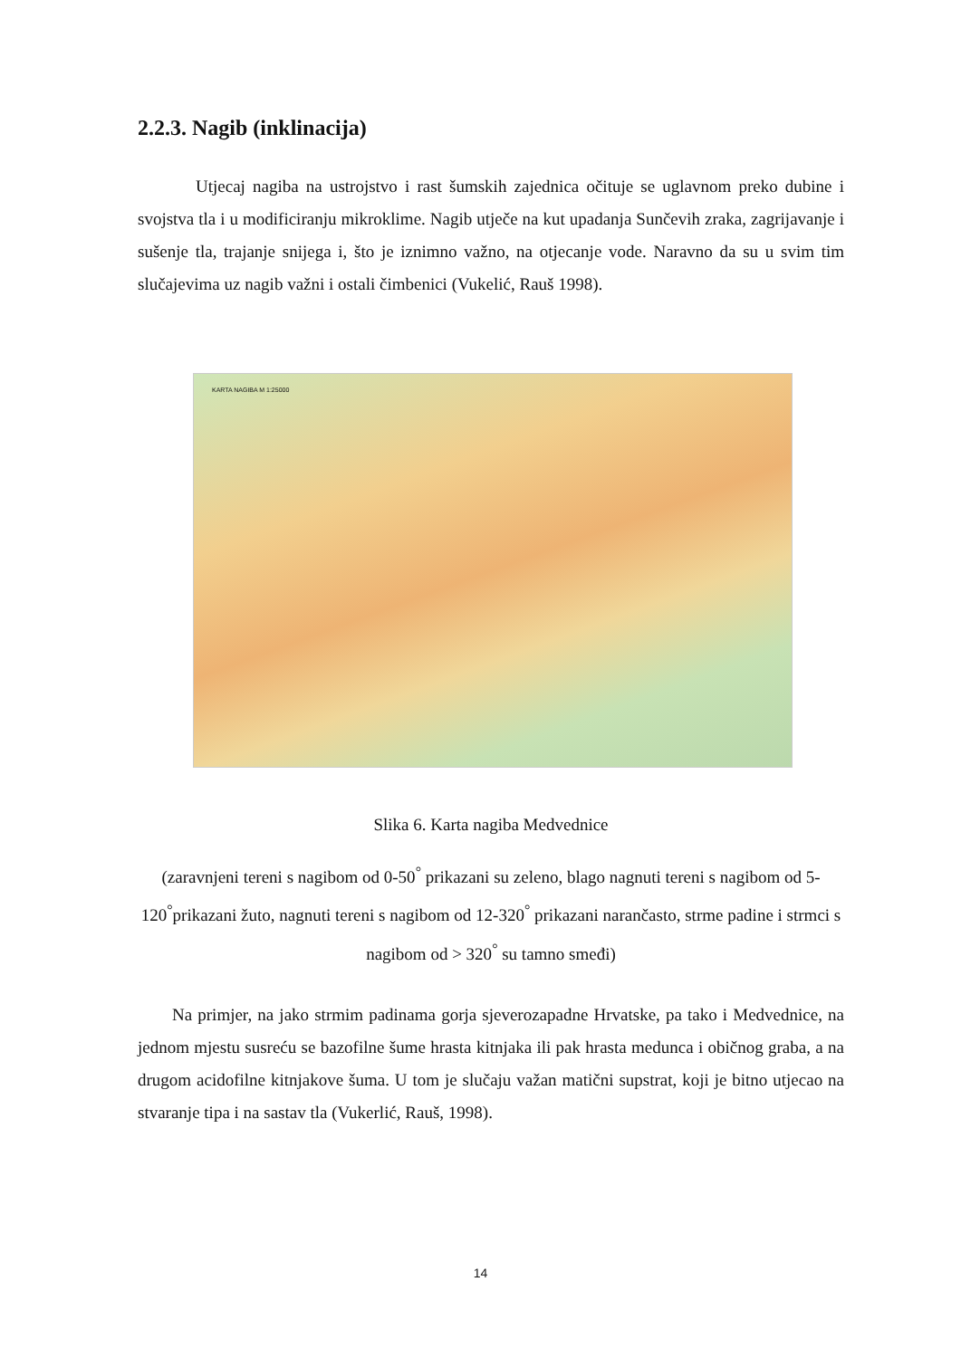2.2.3. Nagib (inklinacija)
Utjecaj nagiba na ustrojstvo i rast šumskih zajednica očituje se uglavnom preko dubine i svojstva tla i u modificiranju mikroklime. Nagib utječe na kut upadanja Sunčevih zraka, zagrijavanje i sušenje tla, trajanje snijega i, što je iznimno važno, na otjecanje vode. Naravno da su u svim tim slučajevima uz nagib važni i ostali čimbenici (Vukelić, Rauš 1998).
KARTA NAGIBA M 1:25000
Slika 6. Karta nagiba Medvednice
(zaravnjeni tereni s nagibom od 0-50<sup>°</sup> prikazani su zeleno, blago nagnuti tereni s nagibom od 5-120<sup>°</sup>prikazani žuto, nagnuti tereni s nagibom od 12-320<sup>°</sup> prikazani narančasto, strme padine i strmci s nagibom od > 320<sup>°</sup> su tamno smeđi)
Na primjer, na jako strmim padinama gorja sjeverozapadne Hrvatske, pa tako i Medvednice, na jednom mjestu susreću se bazofilne šume hrasta kitnjaka ili pak hrasta medunca i običnog graba, a na drugom acidofilne kitnjakove šuma. U tom je slučaju važan matični supstrat, koji je bitno utjecao na stvaranje tipa i na sastav tla (Vukerlić, Rauš, 1998).
14